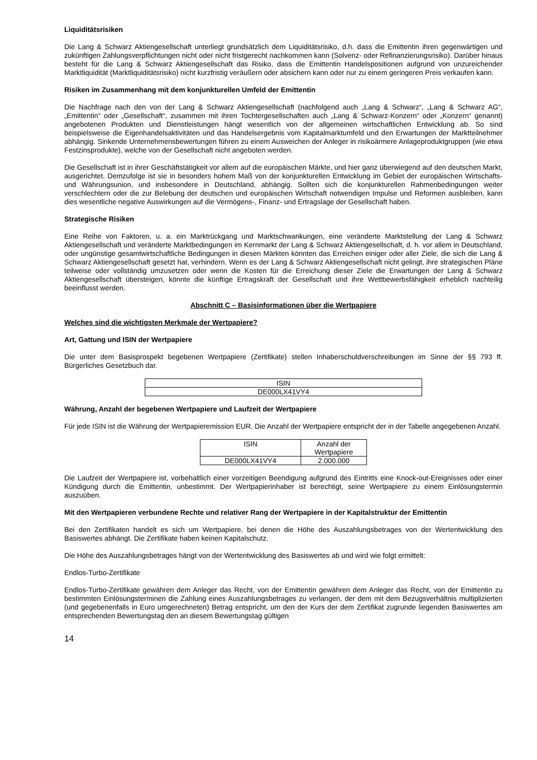Liquiditätsrisiken
Die Lang & Schwarz Aktiengesellschaft unterliegt grundsätzlich dem Liquiditätsrisiko, d.h. dass die Emittentin ihren gegenwärtigen und zukünftigen Zahlungsverpflichtungen nicht oder nicht fristgerecht nachkommen kann (Solvenz- oder Refinanzierungsrisiko). Darüber hinaus besteht für die Lang & Schwarz Aktiengesellschaft das Risiko, dass die Emittentin Handelspositionen aufgrund von unzureichender Marktliquidität (Marktliquiditätsrisiko) nicht kurzfristig veräußern oder absichern kann oder nur zu einem geringeren Preis verkaufen kann.
Risiken im Zusammenhang mit dem konjunkturellen Umfeld der Emittentin
Die Nachfrage nach den von der Lang & Schwarz Aktiengesellschaft (nachfolgend auch „Lang & Schwarz“, „Lang & Schwarz AG“, „Emittentin“ oder „Gesellschaft“, zusammen mit ihren Tochtergesellschaften auch „Lang & Schwarz-Konzern“ oder „Konzern“ genannt) angebotenen Produkten und Dienstleistungen hängt wesentlich von der allgemeinen wirtschaftlichen Entwicklung ab. So sind beispielsweise die Eigenhandelsaktivitäten und das Handelsergebnis vom Kapitalmarktumfeld und den Erwartungen der Marktteilnehmer abhängig. Sinkende Unternehmensbewertungen führen zu einem Ausweichen der Anleger in risikoärmere Anlageproduktgruppen (wie etwa Festzinsprodukte), welche von der Gesellschaft nicht angeboten werden.
Die Gesellschaft ist in ihrer Geschäftstätigkeit vor allem auf die europäischen Märkte, und hier ganz überwiegend auf den deutschen Markt, ausgerichtet. Demzufolge ist sie in besonders hohem Maß von der konjunkturellen Entwicklung im Gebiet der europäischen Wirtschafts- und Währungsunion, und insbesondere in Deutschland, abhängig. Sollten sich die konjunkturellen Rahmenbedingungen weiter verschlechtern oder die zur Belebung der deutschen und europäischen Wirtschaft notwendigen Impulse und Reformen ausbleiben, kann dies wesentliche negative Auswirkungen auf die Vermögens-, Finanz- und Ertragslage der Gesellschaft haben.
Strategische Risiken
Eine Reihe von Faktoren, u. a. ein Marktrückgang und Marktschwankungen, eine veränderte Marktstellung der Lang & Schwarz Aktiengesellschaft und veränderte Marktbedingungen im Kernmarkt der Lang & Schwarz Aktiengesellschaft, d. h. vor allem in Deutschland, oder ungünstige gesamtwirtschaftliche Bedingungen in diesen Märkten könnten das Erreichen einiger oder aller Ziele, die sich die Lang & Schwarz Aktiengesellschaft gesetzt hat, verhindern. Wenn es der Lang & Schwarz Aktiengesellschaft nicht gelingt, ihre strategischen Pläne teilweise oder vollständig umzusetzen oder wenn die Kosten für die Erreichung dieser Ziele die Erwartungen der Lang & Schwarz Aktiengesellschaft übersteigen, könnte die künftige Ertragskraft der Gesellschaft und ihre Wettbewerbsfähigkeit erheblich nachteilig beeinflusst werden.
Abschnitt C – Basisinformationen über die Wertpapiere
Welches sind die wichtigsten Merkmale der Wertpapiere?
Art, Gattung und ISIN der Wertpapiere
Die unter dem Basisprospekt begebenen Wertpapiere (Zertifikate) stellen Inhaberschuldverschreibungen im Sinne der §§ 793 ff. Bürgerliches Gesetzbuch dar.
| ISIN |
| DE000LX41VY4 |
Währung, Anzahl der begebenen Wertpapiere und Laufzeit der Wertpapiere
Für jede ISIN ist die Währung der Wertpapieremission EUR. Die Anzahl der Wertpapiere entspricht der in der Tabelle angegebenen Anzahl.
| ISIN | Anzahl der Wertpapiere |
| DE000LX41VY4 | 2.000.000 |
Die Laufzeit der Wertpapiere ist, vorbehaltlich einer vorzeitigen Beendigung aufgrund des Eintritts eine Knock-out-Ereignisses oder einer Kündigung durch die Emittentin, unbestimmt. Der Wertpapierinhaber ist berechtigt, seine Wertpapiere zu einem Einlösungstermin auszuüben.
Mit den Wertpapieren verbundene Rechte und relativer Rang der Wertpapiere in der Kapitalstruktur der Emittentin
Bei den Zertifikaten handelt es sich um Wertpapiere, bei denen die Höhe des Auszahlungsbetrages von der Wertentwicklung des Basiswertes abhängt. Die Zertifikate haben keinen Kapitalschutz.
Die Höhe des Auszahlungsbetrages hängt von der Wertentwicklung des Basiswertes ab und wird wie folgt ermittelt:
Endlos-Turbo-Zertifikate
Endlos-Turbo-Zertifikate gewähren dem Anleger das Recht, von der Emittentin gewähren dem Anleger das Recht, von der Emittentin zu bestimmten Einlösungsterminen die Zahlung eines Auszahlungsbetrages zu verlangen, der dem mit dem Bezugsverhältnis multiplizierten (und gegebenenfalls in Euro umgerechneten) Betrag entspricht, um den der Kurs der dem Zertifikat zugrunde liegenden Basiswertes am entsprechenden Bewertungstag den an diesem Bewertungstag gültigen
14